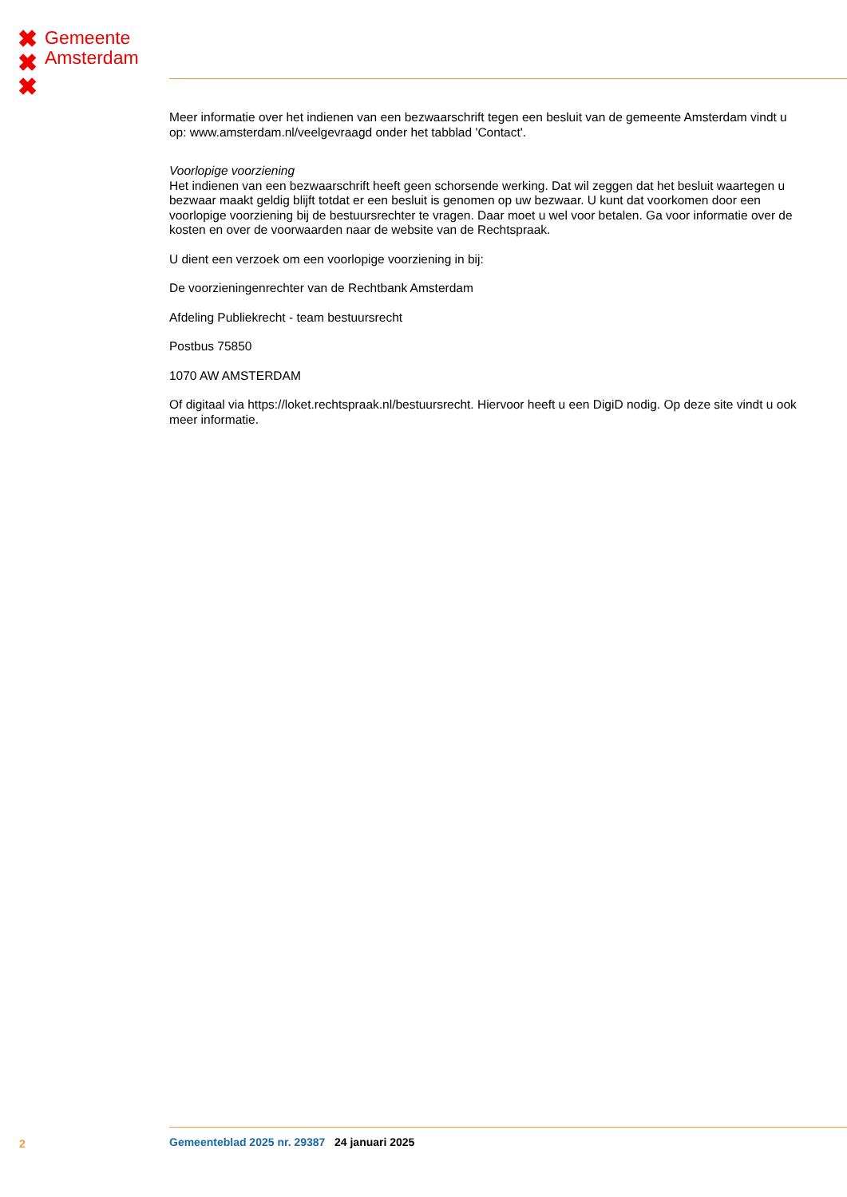✖
✖
✖
Gemeente
Amsterdam
Meer informatie over het indienen van een bezwaarschrift tegen een besluit van de gemeente Amsterdam vindt u op: www.amsterdam.nl/veelgevraagd onder het tabblad 'Contact'.
Voorlopige voorziening
Het indienen van een bezwaarschrift heeft geen schorsende werking. Dat wil zeggen dat het besluit waartegen u bezwaar maakt geldig blijft totdat er een besluit is genomen op uw bezwaar. U kunt dat voorkomen door een voorlopige voorziening bij de bestuursrechter te vragen. Daar moet u wel voor betalen. Ga voor informatie over de kosten en over de voorwaarden naar de website van de Rechtspraak.
U dient een verzoek om een voorlopige voorziening in bij:
De voorzieningenrechter van de Rechtbank Amsterdam
Afdeling Publiekrecht - team bestuursrecht
Postbus 75850
1070 AW AMSTERDAM
Of digitaal via https://loket.rechtspraak.nl/bestuursrecht. Hiervoor heeft u een DigiD nodig. Op deze site vindt u ook meer informatie.
2 Gemeenteblad 2025 nr. 29387 24 januari 2025